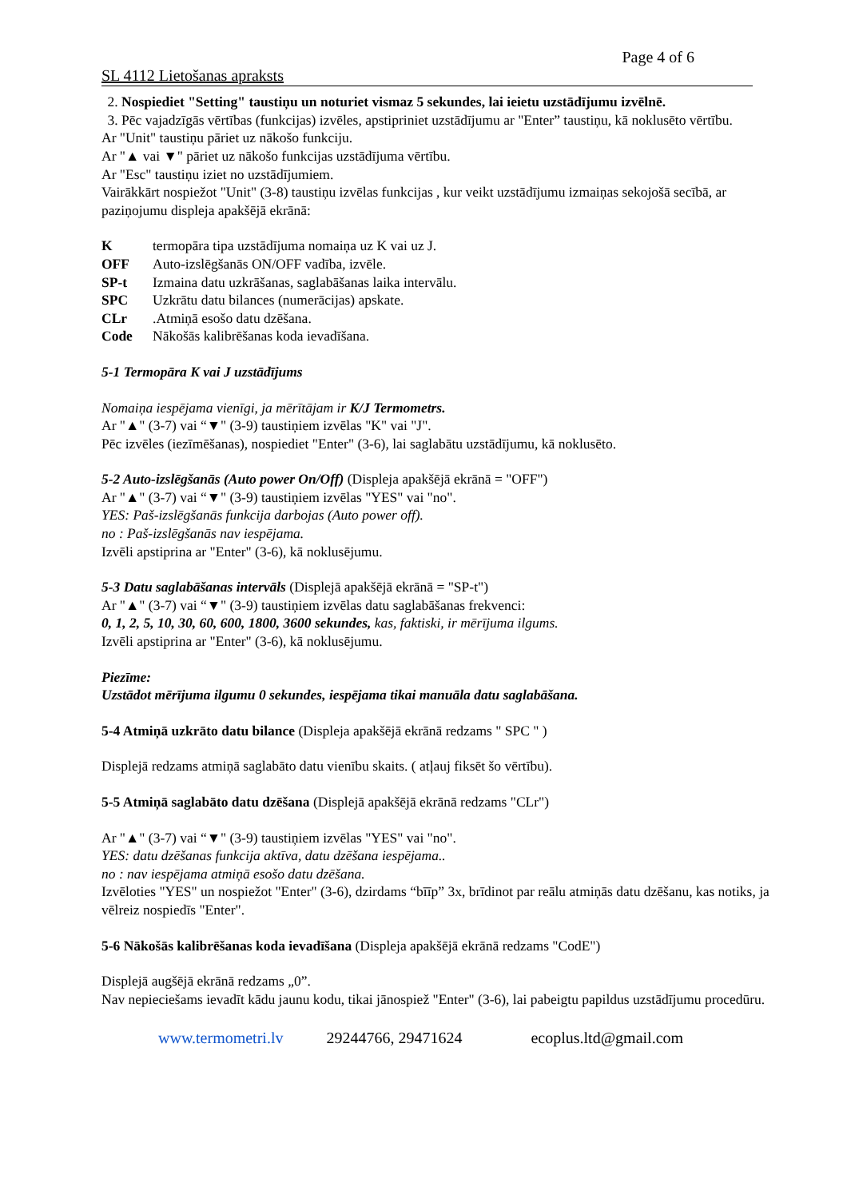Page 4 of 6
SL 4112 Lietošanas apraksts
2. Nospiediet "Setting" taustiņu un noturiet vismaz 5 sekundes, lai ieietu uzstādījumu izvēlnē.
3. Pēc vajadzīgās vērtības (funkcijas) izvēles, apstipriniet uzstādījumu ar "Enter” taustiņu, kā noklusēto vērtību.
Ar "Unit" taustiņu pāriet uz nākošo funkciju.
Ar "▲ vai ▼" pāriet uz nākošo funkcijas uzstādījuma vērtību.
Ar "Esc" taustiņu iziet no uzstādījumiem.
Vairākkārt nospiežot "Unit" (3-8) taustiņu izvēlas funkcijas , kur veikt uzstādījumu izmaiņas sekojošā secībā, ar paziņojumu displeja apakšējā ekrānā:
Ktermopāra tipa uzstādījuma nomaiņa uz K vai uz J.
OFF Auto-izslēgšanās ON/OFF vadība, izvēle.
SP-t Izmaina datu uzkrāšanas, saglabāšanas laika intervālu.
SPC Uzkrātu datu bilances (numerācijas) apskate.
CLr.Atmiņā esošo datu dzēšana.
Code Nākošās kalibrēšanas koda ievadīšana.
5-1 Termopāra K vai J uzstādījums
Nomaiņa iespējama vienīgi, ja mērītājam ir K/J Termometrs.
Ar "▲" (3-7) vai “▼" (3-9) taustiņiem izvēlas "K" vai "J".
Pēc izvēles (iezīmēšanas), nospiediet "Enter" (3-6), lai saglabātu uzstādījumu, kā noklusēto.
5-2 Auto-izslēgšanās (Auto power On/Off) (Displeja apakšējā ekrānā = "OFF")
Ar "▲" (3-7) vai “▼" (3-9) taustiņiem izvēlas "YES" vai "no".
YES: Paš-izslēgšanās funkcija darbojas (Auto power off).
no : Paš-izslēgšanās nav iespējama.
Izvēli apstiprina ar "Enter" (3-6), kā noklusējumu.
5-3 Datu saglabāšanas intervāls (Displejā apakšējā ekrānā = "SP-t")
Ar "▲" (3-7) vai “▼" (3-9) taustiņiem izvēlas datu saglabāšanas frekvenci:
0, 1, 2, 5, 10, 30, 60, 600, 1800, 3600 sekundes, kas, faktiski, ir mērījuma ilgums.
Izvēli apstiprina ar "Enter" (3-6), kā noklusējumu.
Piezīme:
Uzstādot mērījuma ilgumu 0 sekundes, iespējama tikai manuāla datu saglabāšana.
5-4 Atmiņā uzkrāto datu bilance (Displeja apakšējā ekrānā redzams " SPC " )
Displejā redzams atmiņā saglabāto datu vienību skaits. ( atļauj fiksēt šo vērtību).
5-5 Atmiņā saglabāto datu dzēšana (Displejā apakšējā ekrānā redzams "CLr")
Ar "▲" (3-7) vai “▼" (3-9) taustiņiem izvēlas "YES" vai "no".
YES: datu dzēšanas funkcija aktīva, datu dzēšana iespējama..
no : nav iespējama atmiņā esošo datu dzēšana.
Izvēloties "YES" un nospiežot "Enter" (3-6), dzirdams “bīīp” 3x, brīdinot par reālu atmiņās datu dzēšanu, kas notiks, ja vēlreiz nospiedīs "Enter".
5-6 Nākošās kalibrēšanas koda ievadīšana (Displeja apakšējā ekrānā redzams "CodE")
Displejā augšējā ekrānā redzams „0”.
Nav nepieciešams ievadīt kādu jaunu kodu, tikai jānospiež "Enter" (3-6), lai pabeigtu papildus uzstādījumu procedūru.
www.termometri.lv 29244766, 29471624 ecoplus.ltd@gmail.com